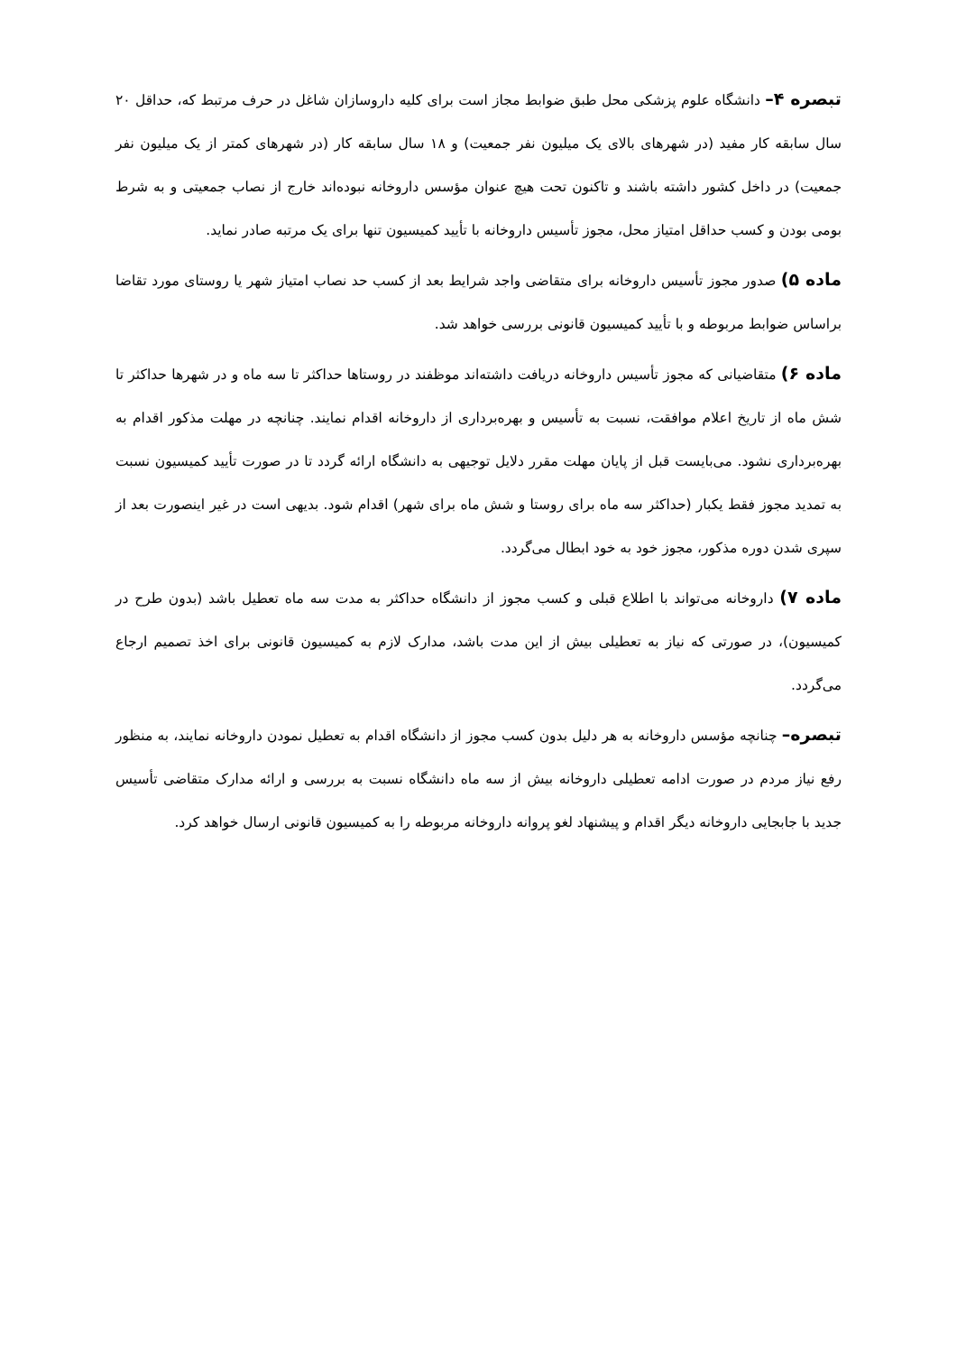تبصره ۴– دانشگاه علوم پزشکی محل طبق ضوابط مجاز است برای کلیه داروسازان شاغل در حرف مرتبط که، حداقل ۲۰ سال سابقه کار مفید (در شهرهای بالای یک میلیون نفر جمعیت) و ۱۸ سال سابقه کار (در شهرهای کمتر از یک میلیون نفر جمعیت) در داخل کشور داشته باشند و تاکنون تحت هیچ عنوان مؤسس داروخانه نبوده‌اند خارج از نصاب جمعیتی و به شرط بومی بودن و کسب حداقل امتیاز محل، مجوز تأسیس داروخانه با تأیید کمیسیون تنها برای یک مرتبه صادر نماید.
ماده ۵) صدور مجوز تأسیس داروخانه برای متقاضی واجد شرایط بعد از کسب حد نصاب امتیاز شهر یا روستای مورد تقاضا براساس ضوابط مربوطه و با تأیید کمیسیون قانونی بررسی خواهد شد.
ماده ۶) متقاضیانی که مجوز تأسیس داروخانه دریافت داشته‌اند موظفند در روستاها حداکثر تا سه ماه و در شهرها حداکثر تا شش ماه از تاریخ اعلام موافقت، نسبت به تأسیس و بهره‌برداری از داروخانه اقدام نمایند. چنانچه در مهلت مذکور اقدام به بهره‌برداری نشود. می‌بایست قبل از پایان مهلت مقرر دلایل توجیهی به دانشگاه ارائه گردد تا در صورت تأیید کمیسیون نسبت به تمدید مجوز فقط یکبار (حداکثر سه ماه برای روستا و شش ماه برای شهر) اقدام شود. بدیهی است در غیر اینصورت بعد از سپری شدن دوره مذکور، مجوز خود به خود ابطال می‌گردد.
ماده ۷) داروخانه می‌تواند با اطلاع قبلی و کسب مجوز از دانشگاه حداکثر به مدت سه ماه تعطیل باشد (بدون طرح در کمیسیون)، در صورتی که نیاز به تعطیلی بیش از این مدت باشد، مدارک لازم به کمیسیون قانونی برای اخذ تصمیم ارجاع می‌گردد.
تبصره– چنانچه مؤسس داروخانه به هر دلیل بدون کسب مجوز از دانشگاه اقدام به تعطیل نمودن داروخانه نمایند، به منظور رفع نیاز مردم در صورت ادامه تعطیلی داروخانه بیش از سه ماه دانشگاه نسبت به بررسی و ارائه مدارک متقاضی تأسیس جدید با جابجایی داروخانه دیگر اقدام و پیشنهاد لغو پروانه داروخانه مربوطه را به کمیسیون قانونی ارسال خواهد کرد.